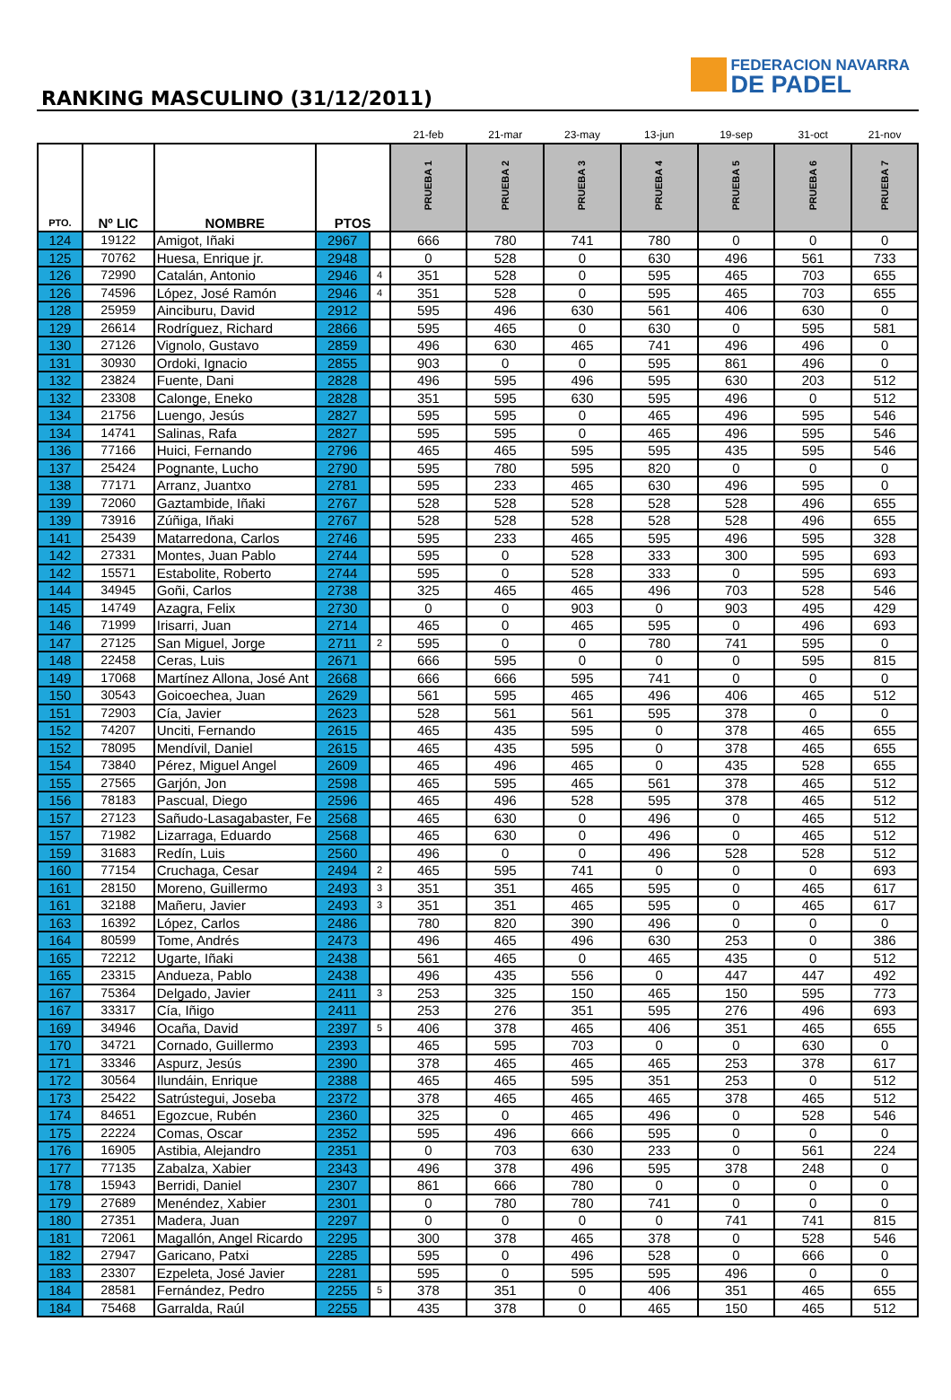RANKING MASCULINO (31/12/2011)
FEDERACION NAVARRA
DE PADEL
| | | | | | 21-feb | 21-mar | 23-may | 13-jun | 19-sep | 31-oct | 21-nov |
| --- | --- | --- | --- | --- | --- | --- | --- | --- | --- | --- | --- |
| PTO. | Nº LIC | NOMBRE | PTOS | | PRUEBA 1 | PRUEBA 2 | PRUEBA 3 | PRUEBA 4 | PRUEBA 5 | PRUEBA 6 | PRUEBA 7 |
| 124 | 19122 | Amigot, Iñaki | 2967 | | 666 | 780 | 741 | 780 | 0 | 0 | 0 |
| 125 | 70762 | Huesa, Enrique jr. | 2948 | | 0 | 528 | 0 | 630 | 496 | 561 | 733 |
| 126 | 72990 | Catalán, Antonio | 2946 | 4 | 351 | 528 | 0 | 595 | 465 | 703 | 655 |
| 126 | 74596 | López, José Ramón | 2946 | 4 | 351 | 528 | 0 | 595 | 465 | 703 | 655 |
| 128 | 25959 | Ainciburu, David | 2912 | | 595 | 496 | 630 | 561 | 406 | 630 | 0 |
| 129 | 26614 | Rodríguez, Richard | 2866 | | 595 | 465 | 0 | 630 | 0 | 595 | 581 |
| 130 | 27126 | Vignolo, Gustavo | 2859 | | 496 | 630 | 465 | 741 | 496 | 496 | 0 |
| 131 | 30930 | Ordoki, Ignacio | 2855 | | 903 | 0 | 0 | 595 | 861 | 496 | 0 |
| 132 | 23824 | Fuente, Dani | 2828 | | 496 | 595 | 496 | 595 | 630 | 203 | 512 |
| 132 | 23308 | Calonge, Eneko | 2828 | | 351 | 595 | 630 | 595 | 496 | 0 | 512 |
| 134 | 21756 | Luengo, Jesús | 2827 | | 595 | 595 | 0 | 465 | 496 | 595 | 546 |
| 134 | 14741 | Salinas, Rafa | 2827 | | 595 | 595 | 0 | 465 | 496 | 595 | 546 |
| 136 | 77166 | Huici, Fernando | 2796 | | 465 | 465 | 595 | 595 | 435 | 595 | 546 |
| 137 | 25424 | Pognante, Lucho | 2790 | | 595 | 780 | 595 | 820 | 0 | 0 | 0 |
| 138 | 77171 | Arranz, Juantxo | 2781 | | 595 | 233 | 465 | 630 | 496 | 595 | 0 |
| 139 | 72060 | Gaztambide, Iñaki | 2767 | | 528 | 528 | 528 | 528 | 528 | 496 | 655 |
| 139 | 73916 | Zúñiga, Iñaki | 2767 | | 528 | 528 | 528 | 528 | 528 | 496 | 655 |
| 141 | 25439 | Matarredona, Carlos | 2746 | | 595 | 233 | 465 | 595 | 496 | 595 | 328 |
| 142 | 27331 | Montes, Juan Pablo | 2744 | | 595 | 0 | 528 | 333 | 300 | 595 | 693 |
| 142 | 15571 | Estabolite, Roberto | 2744 | | 595 | 0 | 528 | 333 | 0 | 595 | 693 |
| 144 | 34945 | Goñi, Carlos | 2738 | | 325 | 465 | 465 | 496 | 703 | 528 | 546 |
| 145 | 14749 | Azagra, Felix | 2730 | | 0 | 0 | 903 | 0 | 903 | 495 | 429 |
| 146 | 71999 | Irisarri, Juan | 2714 | | 465 | 0 | 465 | 595 | 0 | 496 | 693 |
| 147 | 27125 | San Miguel, Jorge | 2711 | 2 | 595 | 0 | 0 | 780 | 741 | 595 | 0 |
| 148 | 22458 | Ceras, Luis | 2671 | | 666 | 595 | 0 | 0 | 0 | 595 | 815 |
| 149 | 17068 | Martínez Allona, José Ant | 2668 | | 666 | 666 | 595 | 741 | 0 | 0 | 0 |
| 150 | 30543 | Goicoechea, Juan | 2629 | | 561 | 595 | 465 | 496 | 406 | 465 | 512 |
| 151 | 72903 | Cía, Javier | 2623 | | 528 | 561 | 561 | 595 | 378 | 0 | 0 |
| 152 | 74207 | Unciti, Fernando | 2615 | | 465 | 435 | 595 | 0 | 378 | 465 | 655 |
| 152 | 78095 | Mendívil, Daniel | 2615 | | 465 | 435 | 595 | 0 | 378 | 465 | 655 |
| 154 | 73840 | Pérez, Miguel Angel | 2609 | | 465 | 496 | 465 | 0 | 435 | 528 | 655 |
| 155 | 27565 | Garjón, Jon | 2598 | | 465 | 595 | 465 | 561 | 378 | 465 | 512 |
| 156 | 78183 | Pascual, Diego | 2596 | | 465 | 496 | 528 | 595 | 378 | 465 | 512 |
| 157 | 27123 | Sañudo-Lasagabaster, Fe | 2568 | | 465 | 630 | 0 | 496 | 0 | 465 | 512 |
| 157 | 71982 | Lizarraga, Eduardo | 2568 | | 465 | 630 | 0 | 496 | 0 | 465 | 512 |
| 159 | 31683 | Redín, Luis | 2560 | | 496 | 0 | 0 | 496 | 528 | 528 | 512 |
| 160 | 77154 | Cruchaga, Cesar | 2494 | 2 | 465 | 595 | 741 | 0 | 0 | 0 | 693 |
| 161 | 28150 | Moreno, Guillermo | 2493 | 3 | 351 | 351 | 465 | 595 | 0 | 465 | 617 |
| 161 | 32188 | Mañeru, Javier | 2493 | 3 | 351 | 351 | 465 | 595 | 0 | 465 | 617 |
| 163 | 16392 | López, Carlos | 2486 | | 780 | 820 | 390 | 496 | 0 | 0 | 0 |
| 164 | 80599 | Tome, Andrés | 2473 | | 496 | 465 | 496 | 630 | 253 | 0 | 386 |
| 165 | 72212 | Ugarte, Iñaki | 2438 | | 561 | 465 | 0 | 465 | 435 | 0 | 512 |
| 165 | 23315 | Andueza, Pablo | 2438 | | 496 | 435 | 556 | 0 | 447 | 447 | 492 |
| 167 | 75364 | Delgado, Javier | 2411 | 3 | 253 | 325 | 150 | 465 | 150 | 595 | 773 |
| 167 | 33317 | Cía, Iñigo | 2411 | | 253 | 276 | 351 | 595 | 276 | 496 | 693 |
| 169 | 34946 | Ocaña, David | 2397 | 5 | 406 | 378 | 465 | 406 | 351 | 465 | 655 |
| 170 | 34721 | Cornado, Guillermo | 2393 | | 465 | 595 | 703 | 0 | 0 | 630 | 0 |
| 171 | 33346 | Aspurz, Jesús | 2390 | | 378 | 465 | 465 | 465 | 253 | 378 | 617 |
| 172 | 30564 | Ilundáin, Enrique | 2388 | | 465 | 465 | 595 | 351 | 253 | 0 | 512 |
| 173 | 25422 | Satrústegui, Joseba | 2372 | | 378 | 465 | 465 | 465 | 378 | 465 | 512 |
| 174 | 84651 | Egozcue, Rubén | 2360 | | 325 | 0 | 465 | 496 | 0 | 528 | 546 |
| 175 | 22224 | Comas, Oscar | 2352 | | 595 | 496 | 666 | 595 | 0 | 0 | 0 |
| 176 | 16905 | Astibia, Alejandro | 2351 | | 0 | 703 | 630 | 233 | 0 | 561 | 224 |
| 177 | 77135 | Zabalza, Xabier | 2343 | | 496 | 378 | 496 | 595 | 378 | 248 | 0 |
| 178 | 15943 | Berridi, Daniel | 2307 | | 861 | 666 | 780 | 0 | 0 | 0 | 0 |
| 179 | 27689 | Menéndez, Xabier | 2301 | | 0 | 780 | 780 | 741 | 0 | 0 | 0 |
| 180 | 27351 | Madera, Juan | 2297 | | 0 | 0 | 0 | 0 | 741 | 741 | 815 |
| 181 | 72061 | Magallón, Angel Ricardo | 2295 | | 300 | 378 | 465 | 378 | 0 | 528 | 546 |
| 182 | 27947 | Garicano, Patxi | 2285 | | 595 | 0 | 496 | 528 | 0 | 666 | 0 |
| 183 | 23307 | Ezpeleta, José Javier | 2281 | | 595 | 0 | 595 | 595 | 496 | 0 | 0 |
| 184 | 28581 | Fernández, Pedro | 2255 | 5 | 378 | 351 | 0 | 406 | 351 | 465 | 655 |
| 184 | 75468 | Garralda, Raúl | 2255 | | 435 | 378 | 0 | 465 | 150 | 465 | 512 |